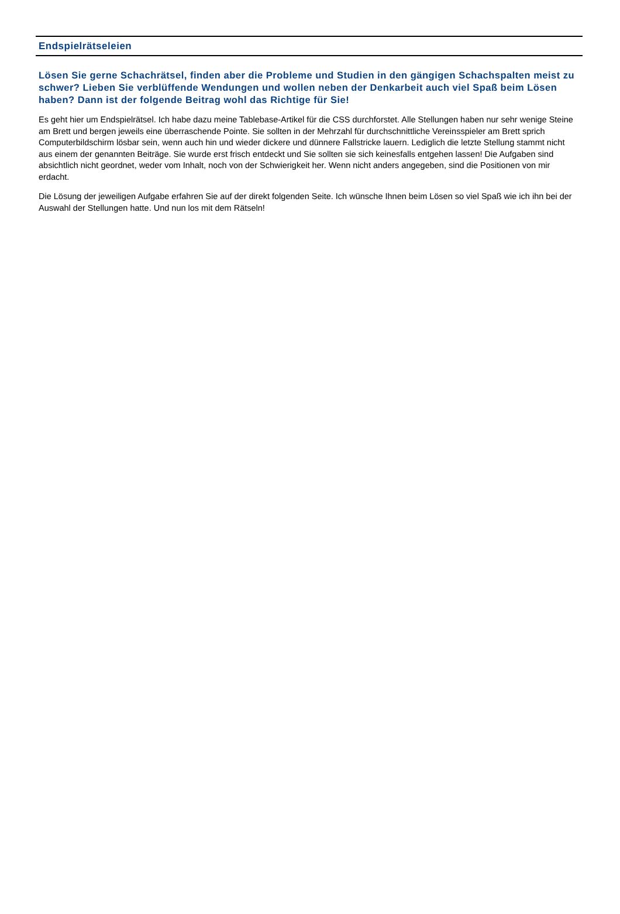Endspielrätseleien
Lösen Sie gerne Schachrätsel, finden aber die Probleme und Studien in den gängigen Schachspalten meist zu schwer? Lieben Sie verblüffende Wendungen und wollen neben der Denkarbeit auch viel Spaß beim Lösen haben? Dann ist der folgende Beitrag wohl das Richtige für Sie!
Es geht hier um Endspielrätsel. Ich habe dazu meine Tablebase-Artikel für die CSS durchforstet. Alle Stellungen haben nur sehr wenige Steine am Brett und bergen jeweils eine überraschende Pointe. Sie sollten in der Mehrzahl für durchschnittliche Vereinsspieler am Brett sprich Computerbildschirm lösbar sein, wenn auch hin und wieder dickere und dünnere Fallstricke lauern. Lediglich die letzte Stellung stammt nicht aus einem der genannten Beiträge. Sie wurde erst frisch entdeckt und Sie sollten sie sich keinesfalls entgehen lassen! Die Aufgaben sind absichtlich nicht geordnet, weder vom Inhalt, noch von der Schwierigkeit her. Wenn nicht anders angegeben, sind die Positionen von mir erdacht.
Die Lösung der jeweiligen Aufgabe erfahren Sie auf der direkt folgenden Seite. Ich wünsche Ihnen beim Lösen so viel Spaß wie ich ihn bei der Auswahl der Stellungen hatte. Und nun los mit dem Rätseln!